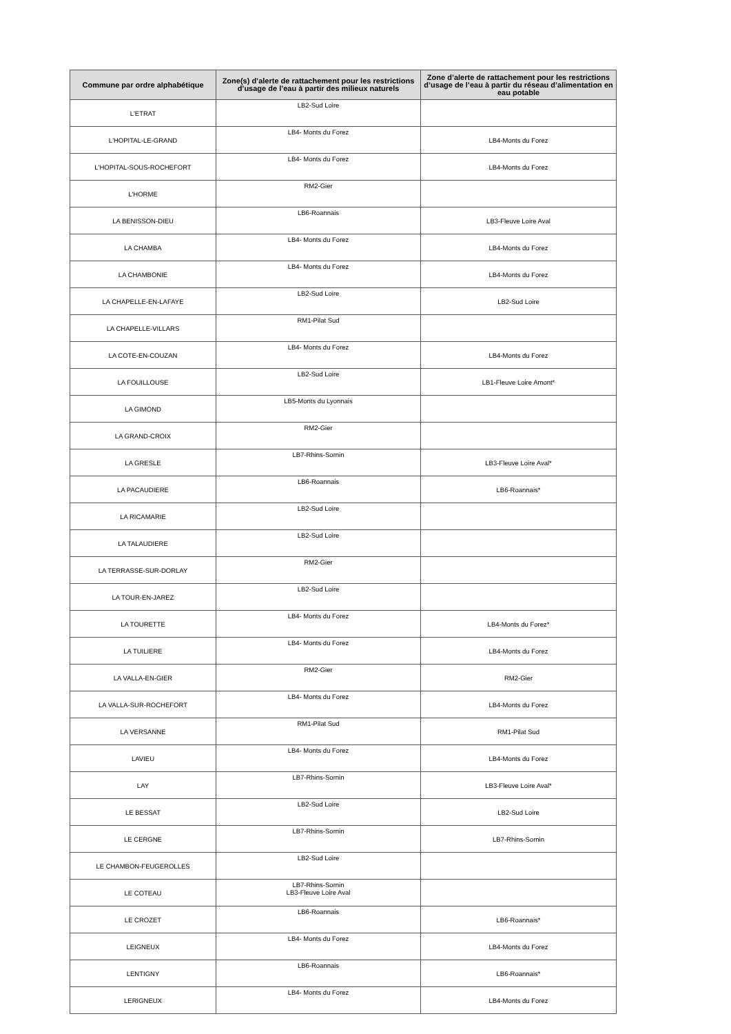| Commune par ordre alphabétique | Zone(s) d’alerte de rattachement pour les restrictions d’usage de l’eau à partir des milieux naturels | Zone d’alerte de rattachement pour les restrictions d’usage de l’eau à partir du réseau d’alimentation en eau potable |
| --- | --- | --- |
| L'ETRAT | LB2-Sud Loire | |
| L'HOPITAL-LE-GRAND | LB4- Monts du Forez | LB4-Monts du Forez |
| L'HOPITAL-SOUS-ROCHEFORT | LB4- Monts du Forez | LB4-Monts du Forez |
| L'HORME | RM2-Gier | |
| LA BENISSON-DIEU | LB6-Roannais | LB3-Fleuve Loire Aval |
| LA CHAMBA | LB4- Monts du Forez | LB4-Monts du Forez |
| LA CHAMBONIE | LB4- Monts du Forez | LB4-Monts du Forez |
| LA CHAPELLE-EN-LAFAYE | LB2-Sud Loire | LB2-Sud Loire |
| LA CHAPELLE-VILLARS | RM1-Pilat Sud | |
| LA COTE-EN-COUZAN | LB4- Monts du Forez | LB4-Monts du Forez |
| LA FOUILLOUSE | LB2-Sud Loire | LB1-Fleuve Loire Amont* |
| LA GIMOND | LB5-Monts du Lyonnais | |
| LA GRAND-CROIX | RM2-Gier | |
| LA GRESLE | LB7-Rhins-Sornin | LB3-Fleuve Loire Aval* |
| LA PACAUDIERE | LB6-Roannais | LB6-Roannais* |
| LA RICAMARIE | LB2-Sud Loire | |
| LA TALAUDIERE | LB2-Sud Loire | |
| LA TERRASSE-SUR-DORLAY | RM2-Gier | |
| LA TOUR-EN-JAREZ | LB2-Sud Loire | |
| LA TOURETTE | LB4- Monts du Forez | LB4-Monts du Forez* |
| LA TUILIERE | LB4- Monts du Forez | LB4-Monts du Forez |
| LA VALLA-EN-GIER | RM2-Gier | RM2-Gier |
| LA VALLA-SUR-ROCHEFORT | LB4- Monts du Forez | LB4-Monts du Forez |
| LA VERSANNE | RM1-Pilat Sud | RM1-Pilat Sud |
| LAVIEU | LB4- Monts du Forez | LB4-Monts du Forez |
| LAY | LB7-Rhins-Sornin | LB3-Fleuve Loire Aval* |
| LE BESSAT | LB2-Sud Loire | LB2-Sud Loire |
| LE CERGNE | LB7-Rhins-Sornin | LB7-Rhins-Sornin |
| LE CHAMBON-FEUGEROLLES | LB2-Sud Loire | |
| LE COTEAU | LB7-Rhins-Sornin LB3-Fleuve Loire Aval | |
| LE CROZET | LB6-Roannais | LB6-Roannais* |
| LEIGNEUX | LB4- Monts du Forez | LB4-Monts du Forez |
| LENTIGNY | LB6-Roannais | LB6-Roannais* |
| LERIGNEUX | LB4- Monts du Forez | LB4-Monts du Forez |